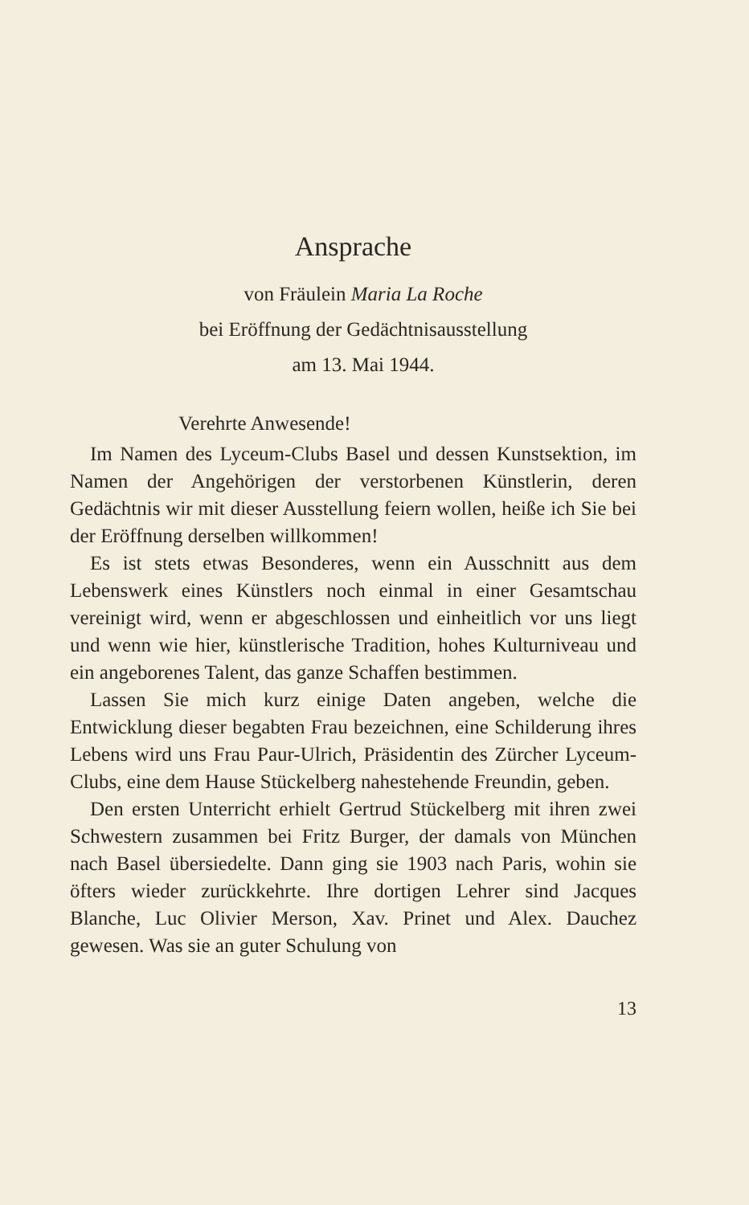Ansprache
von Fräulein Maria La Roche
bei Eröffnung der Gedächtnisausstellung
am 13. Mai 1944.
Verehrte Anwesende!
Im Namen des Lyceum-Clubs Basel und dessen Kunstsektion, im Namen der Angehörigen der verstorbenen Künstlerin, deren Gedächtnis wir mit dieser Ausstellung feiern wollen, heiße ich Sie bei der Eröffnung derselben willkommen!
Es ist stets etwas Besonderes, wenn ein Ausschnitt aus dem Lebenswerk eines Künstlers noch einmal in einer Gesamtschau vereinigt wird, wenn er abgeschlossen und einheitlich vor uns liegt und wenn wie hier, künstlerische Tradition, hohes Kulturniveau und ein angeborenes Talent, das ganze Schaffen bestimmen.
Lassen Sie mich kurz einige Daten angeben, welche die Entwicklung dieser begabten Frau bezeichnen, eine Schilderung ihres Lebens wird uns Frau Paur-Ulrich, Präsidentin des Zürcher Lyceum-Clubs, eine dem Hause Stückelberg nahestehende Freundin, geben.
Den ersten Unterricht erhielt Gertrud Stückelberg mit ihren zwei Schwestern zusammen bei Fritz Burger, der damals von München nach Basel übersiedelte. Dann ging sie 1903 nach Paris, wohin sie öfters wieder zurückkehrte. Ihre dortigen Lehrer sind Jacques Blanche, Luc Olivier Merson, Xav. Prinet und Alex. Dauchez gewesen. Was sie an guter Schulung von
13